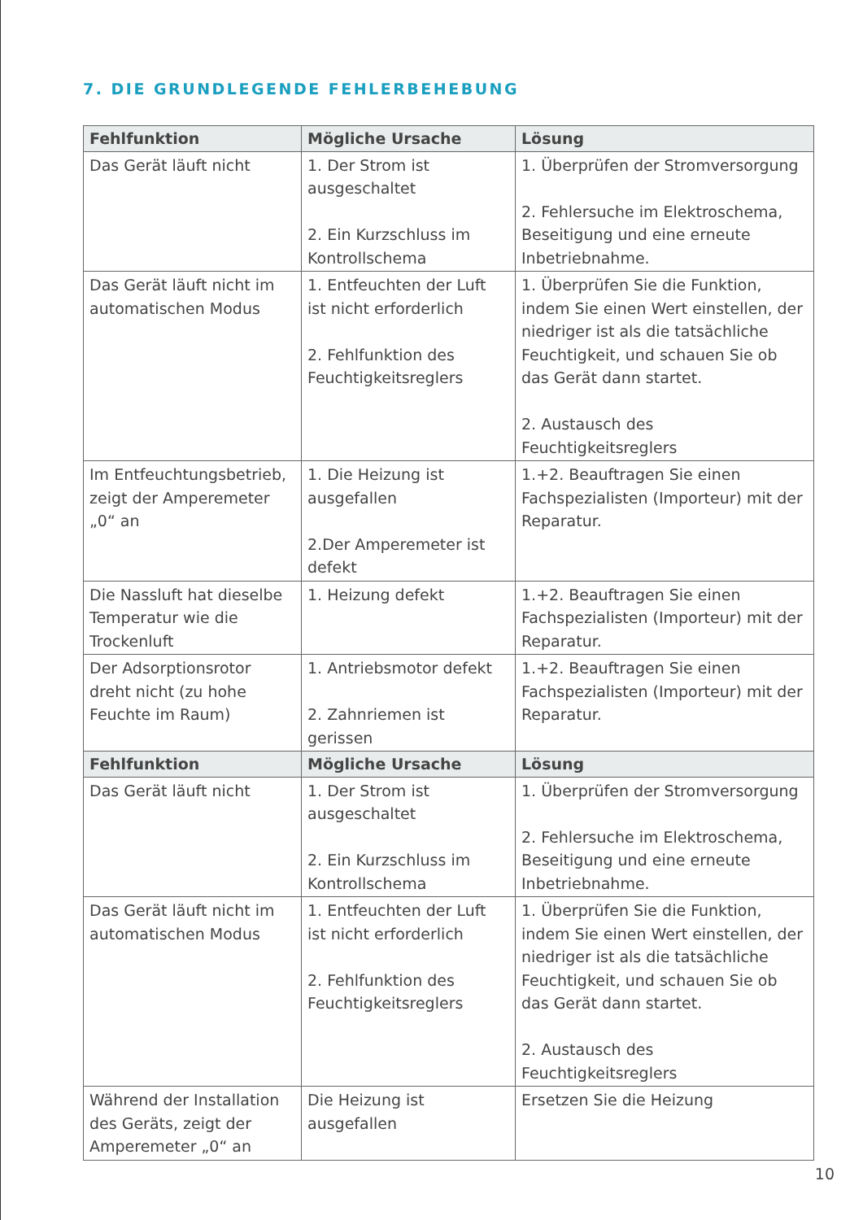7. DIE GRUNDLEGENDE FEHLERBEHEBUNG
| Fehlfunktion | Mögliche Ursache | Lösung |
| --- | --- | --- |
| Das Gerät läuft nicht | 1. Der Strom ist ausgeschaltet 2. Ein Kurzschluss im Kontrollschema | 1. Überprüfen der Stromversorgung 2. Fehlersuche im Elektroschema, Beseitigung und eine erneute Inbetriebnahme. |
| Das Gerät läuft nicht im automatischen Modus | 1. Entfeuchten der Luft ist nicht erforderlich 2. Fehlfunktion des Feuchtigkeitsreglers | 1. Überprüfen Sie die Funktion, indem Sie einen Wert einstellen, der niedriger ist als die tatsächliche Feuchtigkeit, und schauen Sie ob das Gerät dann startet. 2. Austausch des Feuchtigkeitsreglers |
| Im Entfeuchtungsbetrieb, zeigt der Amperemeter „0“ an | 1. Die Heizung ist ausgefallen 2.Der Amperemeter ist defekt | 1.+2. Beauftragen Sie einen Fachspezialisten (Importeur) mit der Reparatur. |
| Die Nassluft hat dieselbe Temperatur wie die Trockenluft | 1. Heizung defekt | 1.+2. Beauftragen Sie einen Fachspezialisten (Importeur) mit der Reparatur. |
| Der Adsorptionsrotor dreht nicht (zu hohe Feuchte im Raum) | 1. Antriebsmotor defekt 2. Zahnriemen ist gerissen | 1.+2. Beauftragen Sie einen Fachspezialisten (Importeur) mit der Reparatur. |
| Fehlfunktion | Mögliche Ursache | Lösung |
| Das Gerät läuft nicht | 1. Der Strom ist ausgeschaltet 2. Ein Kurzschluss im Kontrollschema | 1. Überprüfen der Stromversorgung 2. Fehlersuche im Elektroschema, Beseitigung und eine erneute Inbetriebnahme. |
| Das Gerät läuft nicht im automatischen Modus | 1. Entfeuchten der Luft ist nicht erforderlich 2. Fehlfunktion des Feuchtigkeitsreglers | 1. Überprüfen Sie die Funktion, indem Sie einen Wert einstellen, der niedriger ist als die tatsächliche Feuchtigkeit, und schauen Sie ob das Gerät dann startet. 2. Austausch des Feuchtigkeitsreglers |
| Während der Installation des Geräts, zeigt der Amperemeter „0“ an | Die Heizung ist ausgefallen | Ersetzen Sie die Heizung |
10